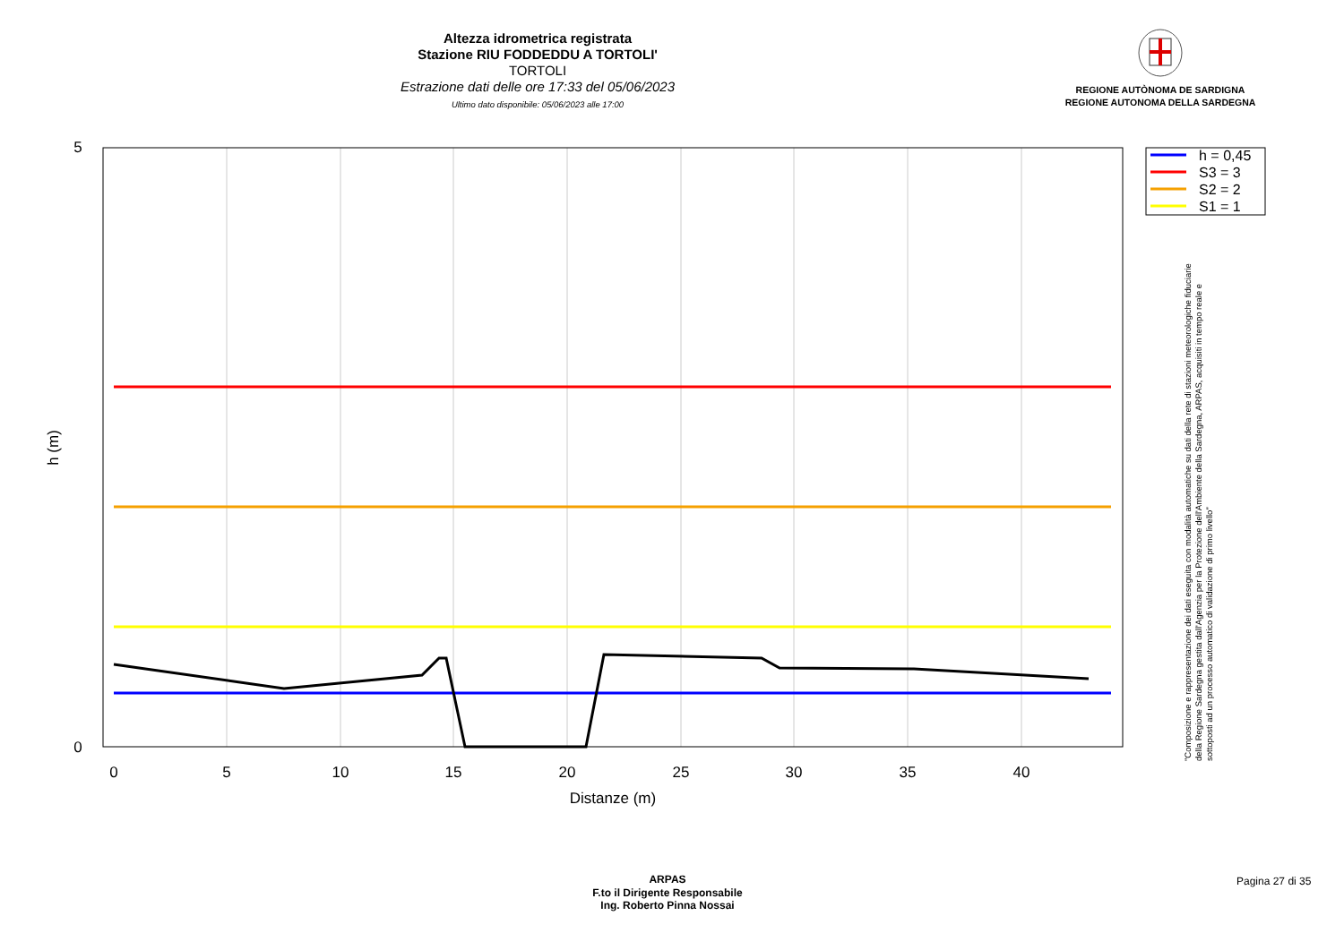Altezza idrometrica registrata
Stazione RIU FODDEDDU A TORTOLI'
TORTOLI
Estrazione dati delle ore 17:33 del 05/06/2023
Ultimo dato disponibile: 05/06/2023 alle 17:00
REGIONE AUTÒNOMA DE SARDIGNA
REGIONE AUTONOMA DELLA SARDEGNA
5
0
0
5
10
15
20
25
30
35
40
Distanze (m)
h (m)
h = 0,45
S3 = 3
S2 = 2
S1 = 1
"Composizione e rappresentazione dei dati eseguita con modalità automatiche su dati della rete di stazioni meteorologiche fiduciarie della Regione Sardegna gestita dall'Agenzia per la Protezione dell'Ambiente della Sardegna, ARPAS, acquisiti in tempo reale e sottoposti ad un processo automatico di validazione di primo livello"
ARPAS
F.to il Dirigente Responsabile
Ing. Roberto Pinna Nossai
Pagina 27 di 35